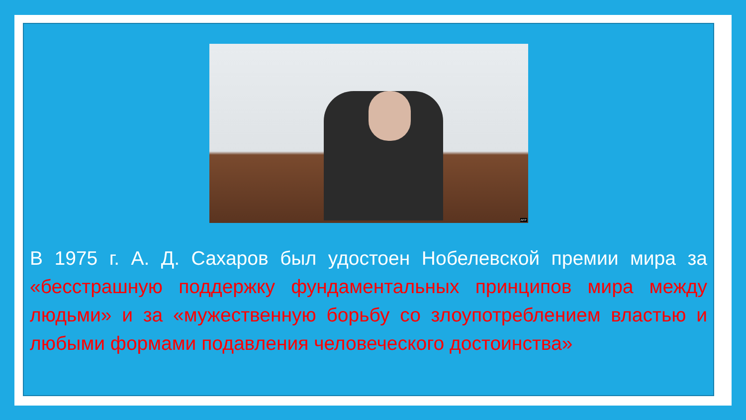AFP
В 1975 г. А. Д. Сахаров был удостоен Нобелевской премии мира за «бесстрашную поддержку фундаментальных принципов мира между людьми» и за «мужественную борьбу со злоупотреблением властью и любыми формами подавления человеческого достоинства»